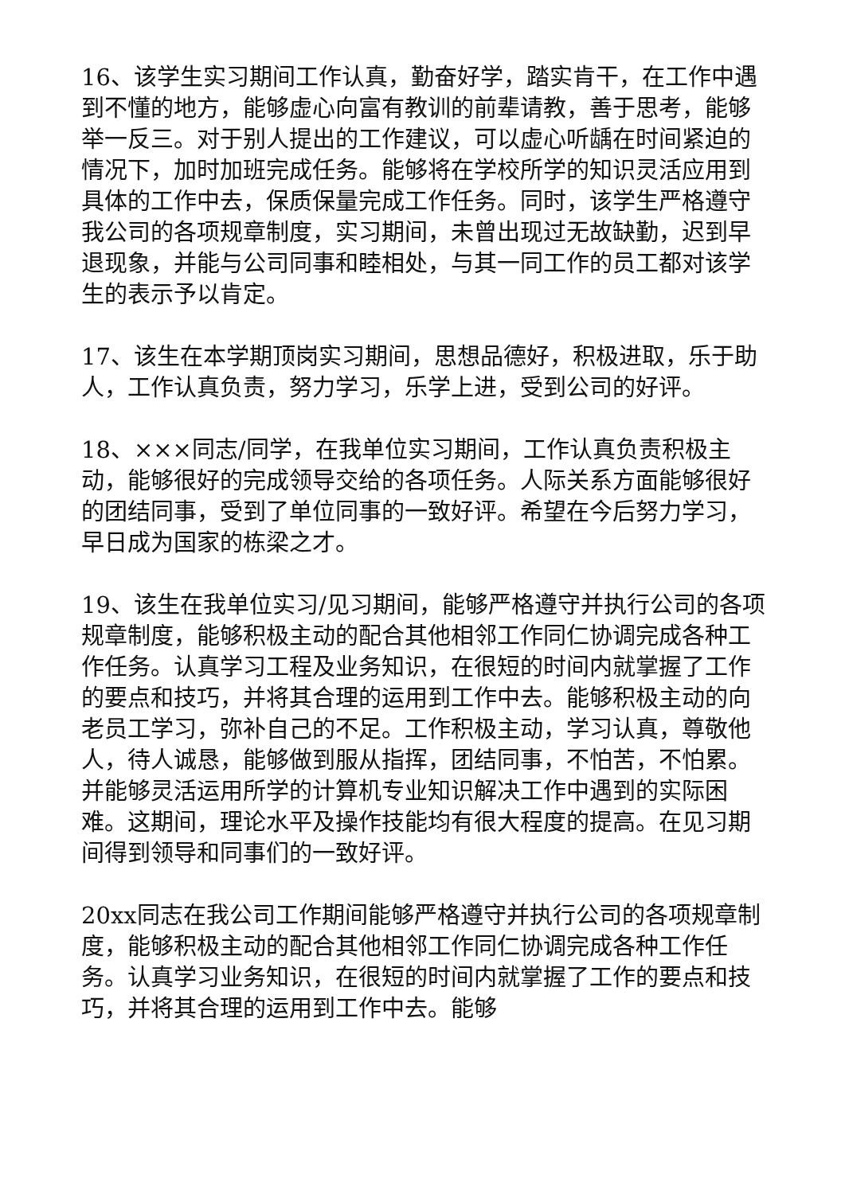16、该学生实习期间工作认真，勤奋好学，踏实肯干，在工作中遇到不懂的地方，能够虚心向富有教训的前辈请教，善于思考，能够举一反三。对于别人提出的工作建议，可以虚心听龋在时间紧迫的情况下，加时加班完成任务。能够将在学校所学的知识灵活应用到具体的工作中去，保质保量完成工作任务。同时，该学生严格遵守我公司的各项规章制度，实习期间，未曾出现过无故缺勤，迟到早退现象，并能与公司同事和睦相处，与其一同工作的员工都对该学生的表示予以肯定。
17、该生在本学期顶岗实习期间，思想品德好，积极进取，乐于助人，工作认真负责，努力学习，乐学上进，受到公司的好评。
18、×××同志/同学，在我单位实习期间，工作认真负责积极主动，能够很好的完成领导交给的各项任务。人际关系方面能够很好的团结同事，受到了单位同事的一致好评。希望在今后努力学习，早日成为国家的栋梁之才。
19、该生在我单位实习/见习期间，能够严格遵守并执行公司的各项规章制度，能够积极主动的配合其他相邻工作同仁协调完成各种工作任务。认真学习工程及业务知识，在很短的时间内就掌握了工作的要点和技巧，并将其合理的运用到工作中去。能够积极主动的向老员工学习，弥补自己的不足。工作积极主动，学习认真，尊敬他人，待人诚恳，能够做到服从指挥，团结同事，不怕苦，不怕累。并能够灵活运用所学的计算机专业知识解决工作中遇到的实际困难。这期间，理论水平及操作技能均有很大程度的提高。在见习期间得到领导和同事们的一致好评。
20xx同志在我公司工作期间能够严格遵守并执行公司的各项规章制度，能够积极主动的配合其他相邻工作同仁协调完成各种工作任务。认真学习业务知识，在很短的时间内就掌握了工作的要点和技巧，并将其合理的运用到工作中去。能够